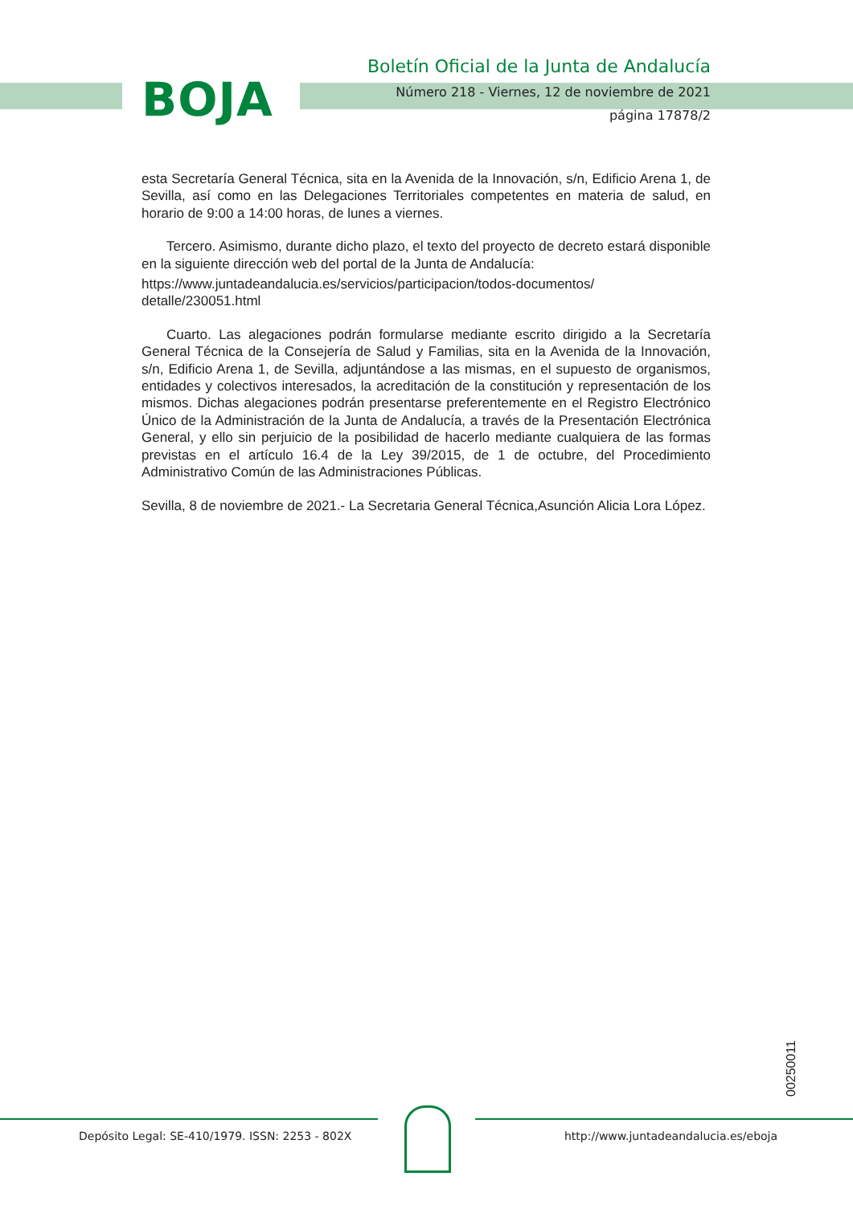BOJA
Boletín Oficial de la Junta de Andalucía
Número 218 - Viernes, 12 de noviembre de 2021
página 17878/2
esta Secretaría General Técnica, sita en la Avenida de la Innovación, s/n, Edificio Arena 1, de Sevilla, así como en las Delegaciones Territoriales competentes en materia de salud, en horario de 9:00 a 14:00 horas, de lunes a viernes.
Tercero. Asimismo, durante dicho plazo, el texto del proyecto de decreto estará disponible en la siguiente dirección web del portal de la Junta de Andalucía:
https://www.juntadeandalucia.es/servicios/participacion/todos-documentos/ detalle/230051.html
Cuarto. Las alegaciones podrán formularse mediante escrito dirigido a la Secretaría General Técnica de la Consejería de Salud y Familias, sita en la Avenida de la Innovación, s/n, Edificio Arena 1, de Sevilla, adjuntándose a las mismas, en el supuesto de organismos, entidades y colectivos interesados, la acreditación de la constitución y representación de los mismos. Dichas alegaciones podrán presentarse preferentemente en el Registro Electrónico Único de la Administración de la Junta de Andalucía, a través de la Presentación Electrónica General, y ello sin perjuicio de la posibilidad de hacerlo mediante cualquiera de las formas previstas en el artículo 16.4 de la Ley 39/2015, de 1 de octubre, del Procedimiento Administrativo Común de las Administraciones Públicas.
Sevilla, 8 de noviembre de 2021.- La Secretaria General Técnica,Asunción Alicia Lora López.
00250011
Depósito Legal: SE-410/1979. ISSN: 2253 - 802X
http://www.juntadeandalucia.es/eboja